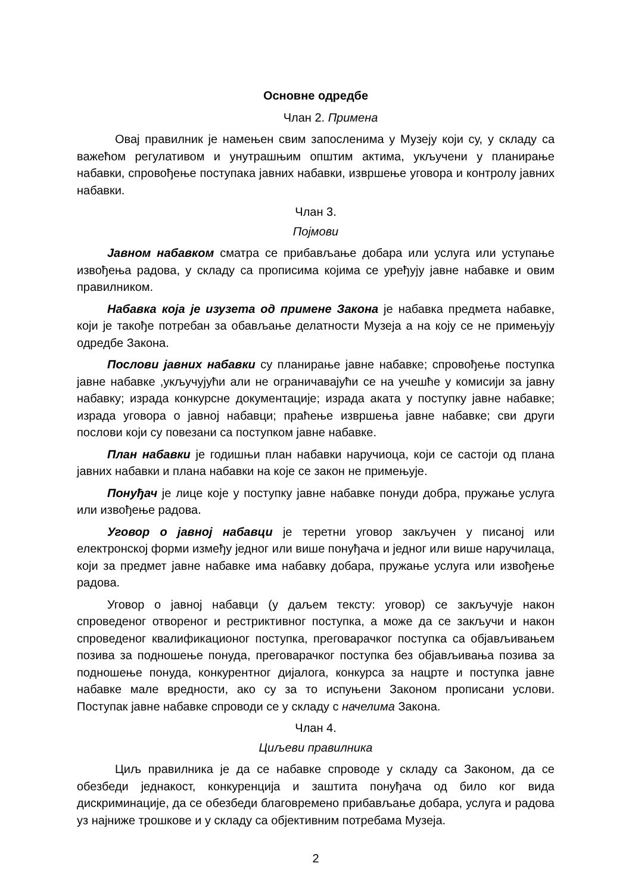Основне одредбе
Члан 2. Примена
Овај правилник је намењен свим запосленима у Музеју који су, у складу са важећом регулативом и унутрашњим општим актима, укључени у планирање набавки, спровођење поступака јавних набавки, извршење уговора и контролу јавних набавки.
Члан 3.
Појмови
Јавном набавком сматра се прибављање добара или услуга или уступање извођења радова, у складу са прописима којима се уређују јавне набавке и овим правилником.
Набавка која је изузета од примене Закона је набавка предмета набавке, који је такође потребан за обављање делатности Музеја а на коју се не примењују одредбе Закона.
Послови јавних набавки су планирање јавне набавке; спровођење поступка јавне набавке ,укључујући али не ограничавајући се на учешће у комисији за јавну набавку; израда конкурсне документације; израда аката у поступку јавне набавке; израда уговора о јавној набавци; праћење извршења јавне набавке; сви други послови који су повезани са поступком јавне набавке.
План набавки је годишњи план набавки наручиоца, који се састоји од плана јавних набавки и плана набавки на које се закон не примењује.
Понуђач је лице које у поступку јавне набавке понуди добра, пружање услуга или извођење радова.
Уговор о јавној набавци је теретни уговор закључен у писаној или електронској форми између једног или више понуђача и једног или више наручилаца, који за предмет јавне набавке има набавку добара, пружање услуга или извођење радова.
Уговор о јавној набавци (у даљем тексту: уговор) се закључује након спроведеног отвореног и рестриктивног поступка, а може да се закључи и након спроведеног квалификационог поступка, преговарачког поступка са објављивањем позива за подношење понуда, преговарачког поступка без објављивања позива за подношење понуда, конкурентног дијалога, конкурса за нацрте и поступка јавне набавке мале вредности, ако су за то испуњени Законом прописани услови. Поступак јавне набавке спроводи се у складу с начелима Закона.
Члан 4.
Циљеви правилника
Циљ правилника је да се набавке спроводе у складу са Законом, да се обезбеди једнакост, конкуренција и заштита понуђача од било ког вида дискриминације, да се обезбеди благовремено прибављање добара, услуга и радова уз најниже трошкове и у складу са објективним потребама Музеја.
2